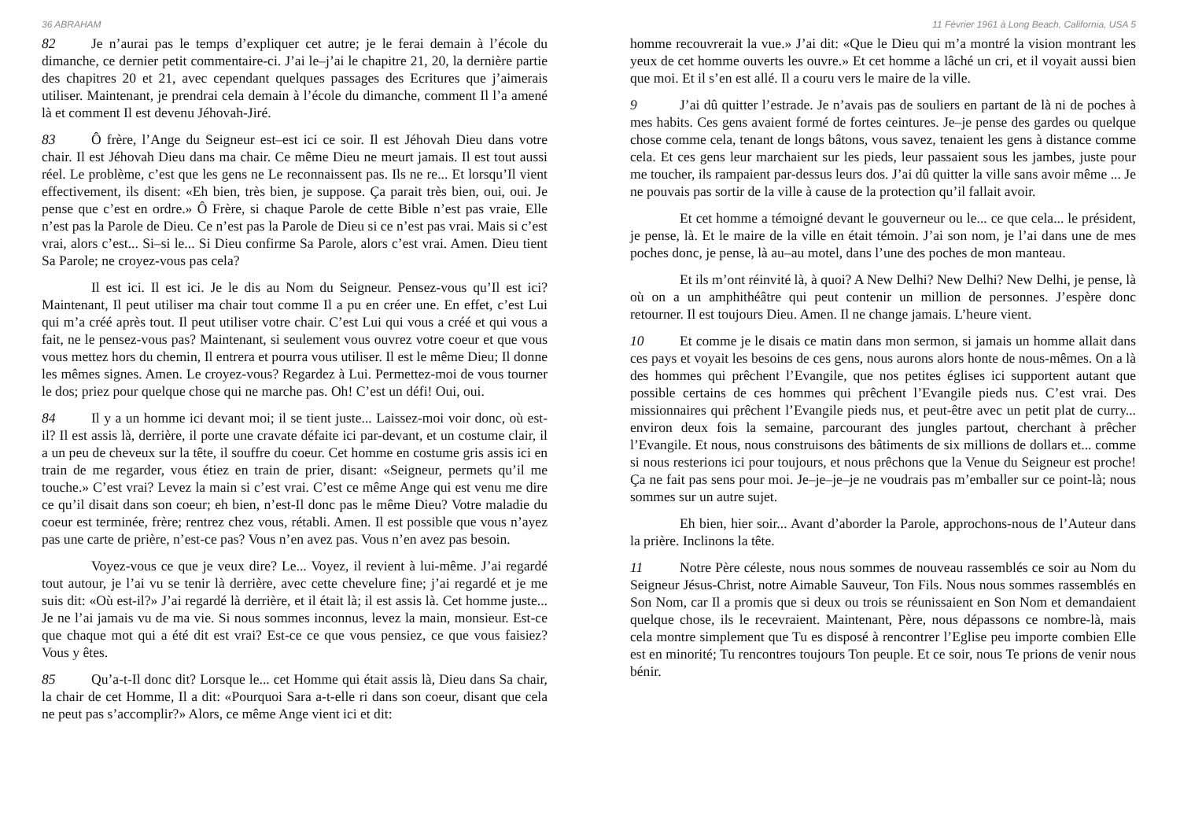36 ABRAHAM
82 Je n’aurai pas le temps d’expliquer cet autre; je le ferai demain à l’école du dimanche, ce dernier petit commentaire-ci. J’ai le–j’ai le chapitre 21, 20, la dernière partie des chapitres 20 et 21, avec cependant quelques passages des Ecritures que j’aimerais utiliser. Maintenant, je prendrai cela demain à l’école du dimanche, comment Il l’a amené là et comment Il est devenu Jéhovah-Jiré.
83 Ô frère, l’Ange du Seigneur est–est ici ce soir. Il est Jéhovah Dieu dans votre chair. Il est Jéhovah Dieu dans ma chair. Ce même Dieu ne meurt jamais. Il est tout aussi réel. Le problème, c’est que les gens ne Le reconnaissent pas. Ils ne re... Et lorsqu’Il vient effectivement, ils disent: «Eh bien, très bien, je suppose. Ça parait très bien, oui, oui. Je pense que c’est en ordre.» Ô Frère, si chaque Parole de cette Bible n’est pas vraie, Elle n’est pas la Parole de Dieu. Ce n’est pas la Parole de Dieu si ce n’est pas vrai. Mais si c’est vrai, alors c’est... Si–si le... Si Dieu confirme Sa Parole, alors c’est vrai. Amen. Dieu tient Sa Parole; ne croyez-vous pas cela?
Il est ici. Il est ici. Je le dis au Nom du Seigneur. Pensez-vous qu’Il est ici? Maintenant, Il peut utiliser ma chair tout comme Il a pu en créer une. En effet, c’est Lui qui m’a créé après tout. Il peut utiliser votre chair. C’est Lui qui vous a créé et qui vous a fait, ne le pensez-vous pas? Maintenant, si seulement vous ouvrez votre coeur et que vous vous mettez hors du chemin, Il entrera et pourra vous utiliser. Il est le même Dieu; Il donne les mêmes signes. Amen. Le croyez-vous? Regardez à Lui. Permettez-moi de vous tourner le dos; priez pour quelque chose qui ne marche pas. Oh! C’est un défi! Oui, oui.
84 Il y a un homme ici devant moi; il se tient juste... Laissez-moi voir donc, où est-il? Il est assis là, derrière, il porte une cravate défaite ici par-devant, et un costume clair, il a un peu de cheveux sur la tête, il souffre du coeur. Cet homme en costume gris assis ici en train de me regarder, vous étiez en train de prier, disant: «Seigneur, permets qu’il me touche.» C’est vrai? Levez la main si c’est vrai. C’est ce même Ange qui est venu me dire ce qu’il disait dans son coeur; eh bien, n’est-Il donc pas le même Dieu? Votre maladie du coeur est terminée, frère; rentrez chez vous, rétabli. Amen. Il est possible que vous n’ayez pas une carte de prière, n’est-ce pas? Vous n’en avez pas. Vous n’en avez pas besoin.
Voyez-vous ce que je veux dire? Le... Voyez, il revient à lui-même. J’ai regardé tout autour, je l’ai vu se tenir là derrière, avec cette chevelure fine; j’ai regardé et je me suis dit: «Où est-il?» J’ai regardé là derrière, et il était là; il est assis là. Cet homme juste... Je ne l’ai jamais vu de ma vie. Si nous sommes inconnus, levez la main, monsieur. Est-ce que chaque mot qui a été dit est vrai? Est-ce ce que vous pensiez, ce que vous faisiez? Vous y êtes.
85 Qu’a-t-Il donc dit? Lorsque le... cet Homme qui était assis là, Dieu dans Sa chair, la chair de cet Homme, Il a dit: «Pourquoi Sara a-t-elle ri dans son coeur, disant que cela ne peut pas s’accomplir?» Alors, ce même Ange vient ici et dit:
11 Février 1961 à Long Beach, California, USA 5
homme recouvrerait la vue.» J’ai dit: «Que le Dieu qui m’a montré la vision montrant les yeux de cet homme ouverts les ouvre.» Et cet homme a lâché un cri, et il voyait aussi bien que moi. Et il s’en est allé. Il a couru vers le maire de la ville.
9 J’ai dû quitter l’estrade. Je n’avais pas de souliers en partant de là ni de poches à mes habits. Ces gens avaient formé de fortes ceintures. Je–je pense des gardes ou quelque chose comme cela, tenant de longs bâtons, vous savez, tenaient les gens à distance comme cela. Et ces gens leur marchaient sur les pieds, leur passaient sous les jambes, juste pour me toucher, ils rampaient par-dessus leurs dos. J’ai dû quitter la ville sans avoir même ... Je ne pouvais pas sortir de la ville à cause de la protection qu’il fallait avoir.
Et cet homme a témoigné devant le gouverneur ou le... ce que cela... le président, je pense, là. Et le maire de la ville en était témoin. J’ai son nom, je l’ai dans une de mes poches donc, je pense, là au–au motel, dans l’une des poches de mon manteau.
Et ils m’ont réinvité là, à quoi? A New Delhi? New Delhi? New Delhi, je pense, là où on a un amphithéâtre qui peut contenir un million de personnes. J’espère donc retourner. Il est toujours Dieu. Amen. Il ne change jamais. L’heure vient.
10 Et comme je le disais ce matin dans mon sermon, si jamais un homme allait dans ces pays et voyait les besoins de ces gens, nous aurons alors honte de nous-mêmes. On a là des hommes qui prêchent l’Evangile, que nos petites églises ici supportent autant que possible certains de ces hommes qui prêchent l’Evangile pieds nus. C’est vrai. Des missionnaires qui prêchent l’Evangile pieds nus, et peut-être avec un petit plat de curry... environ deux fois la semaine, parcourant des jungles partout, cherchant à prêcher l’Evangile. Et nous, nous construisons des bâtiments de six millions de dollars et... comme si nous resterions ici pour toujours, et nous prêchons que la Venue du Seigneur est proche! Ça ne fait pas sens pour moi. Je–je–je–je ne voudrais pas m’emballer sur ce point-là; nous sommes sur un autre sujet.
Eh bien, hier soir... Avant d’aborder la Parole, approchons-nous de l’Auteur dans la prière. Inclinons la tête.
11 Notre Père céleste, nous nous sommes de nouveau rassemblés ce soir au Nom du Seigneur Jésus-Christ, notre Aimable Sauveur, Ton Fils. Nous nous sommes rassemblés en Son Nom, car Il a promis que si deux ou trois se réunissaient en Son Nom et demandaient quelque chose, ils le recevraient. Maintenant, Père, nous dépassons ce nombre-là, mais cela montre simplement que Tu es disposé à rencontrer l’Eglise peu importe combien Elle est en minorité; Tu rencontres toujours Ton peuple. Et ce soir, nous Te prions de venir nous bénir.